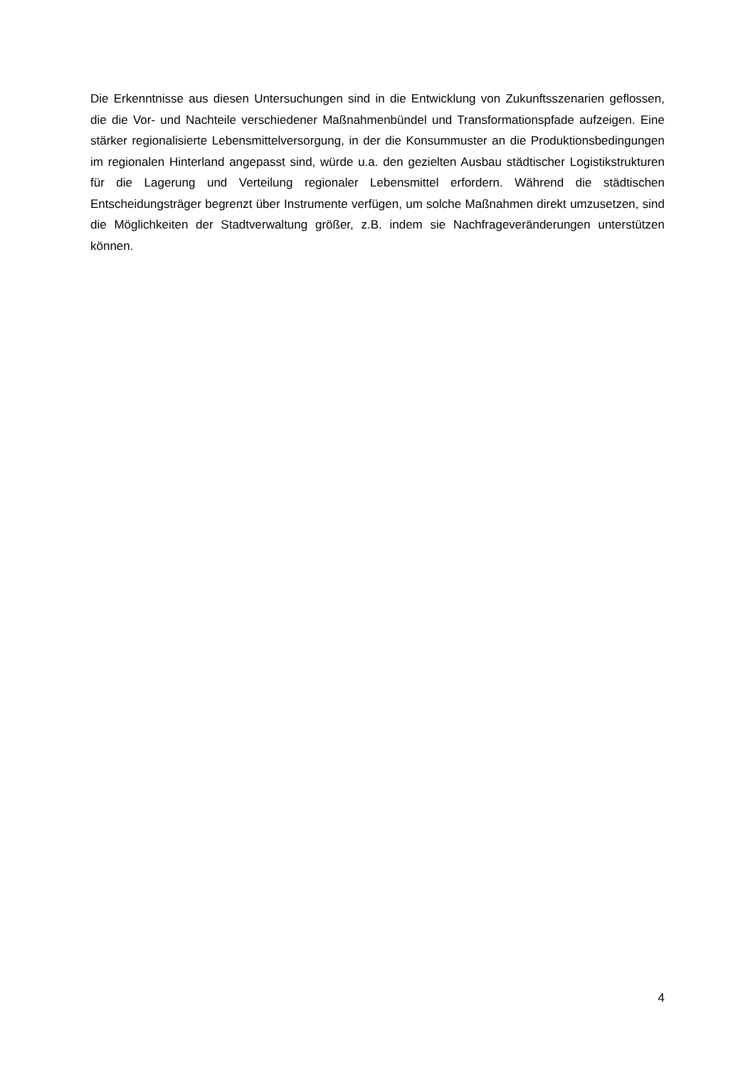Die Erkenntnisse aus diesen Untersuchungen sind in die Entwicklung von Zukunftsszenarien geflossen, die die Vor- und Nachteile verschiedener Maßnahmenbündel und Transformationspfade aufzeigen. Eine stärker regionalisierte Lebensmittelversorgung, in der die Konsummuster an die Produktionsbedingungen im regionalen Hinterland angepasst sind, würde u.a. den gezielten Ausbau städtischer Logistikstrukturen für die Lagerung und Verteilung regionaler Lebensmittel erfordern. Während die städtischen Entscheidungsträger begrenzt über Instrumente verfügen, um solche Maßnahmen direkt umzusetzen, sind die Möglichkeiten der Stadtverwaltung größer, z.B. indem sie Nachfrageveränderungen unterstützen können.
4